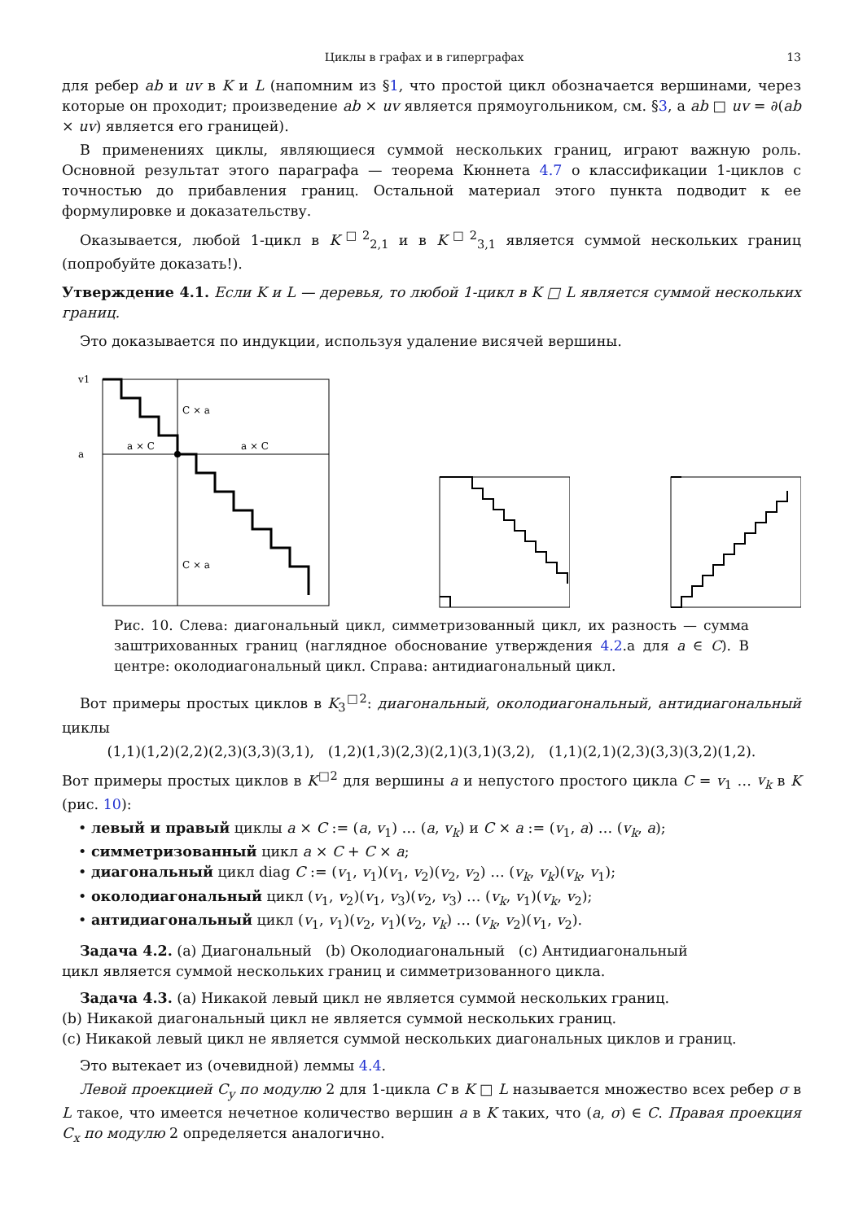Циклы в графах и в гиперграфах 13
для ребер ab и uv в K и L (напомним из §1, что простой цикл обозначается вершинами, через которые он проходит; произведение ab × uv является прямоугольником, см. §3, а ab □ uv = ∂(ab × uv) является его границей).
В применениях циклы, являющиеся суммой нескольких границ, играют важную роль. Основной результат этого параграфа — теорема Кюннета 4.7 о классификации 1-циклов с точностью до прибавления границ. Остальной материал этого пункта подводит к ее формулировке и доказательству.
Оказывается, любой 1-цикл в K<sup>□2</sup><sub>2,1</sub> и в K<sup>□2</sup><sub>3,1</sub> является суммой нескольких границ (попробуйте доказать!).
Утверждение 4.1. Если K и L — деревья, то любой 1-цикл в K □ L является суммой нескольких границ.
Это доказывается по индукции, используя удаление висячей вершины.
v1
a
C × a
C × a
a × C
a × C
Рис. 10. Слева: диагональный цикл, симметризованный цикл, их разность — сумма заштрихованных границ (наглядное обоснование утверждения 4.2.a для a ∈ C). В центре: околодиагональный цикл. Справа: антидиагональный цикл.
Вот примеры простых циклов в K<sub>3</sub><sup>□2</sup>: диагональный, околодиагональный, антидиагональный циклы
(1,1)(1,2)(2,2)(2,3)(3,3)(3,1), (1,2)(1,3)(2,3)(2,1)(3,1)(3,2), (1,1)(2,1)(2,3)(3,3)(3,2)(1,2).
Вот примеры простых циклов в K<sup>□2</sup> для вершины a и непустого простого цикла C = v<sub>1</sub> … v<sub>k</sub> в K (рис. 10):
• левый и правый циклы a × C := (a, v<sub>1</sub>) … (a, v<sub>k</sub>) и C × a := (v<sub>1</sub>, a) … (v<sub>k</sub>, a);
• симметризованный цикл a × C + C × a;
• диагональный цикл diag C := (v<sub>1</sub>, v<sub>1</sub>)(v<sub>1</sub>, v<sub>2</sub>)(v<sub>2</sub>, v<sub>2</sub>) … (v<sub>k</sub>, v<sub>k</sub>)(v<sub>k</sub>, v<sub>1</sub>);
• околодиагональный цикл (v<sub>1</sub>, v<sub>2</sub>)(v<sub>1</sub>, v<sub>3</sub>)(v<sub>2</sub>, v<sub>3</sub>) … (v<sub>k</sub>, v<sub>1</sub>)(v<sub>k</sub>, v<sub>2</sub>);
• антидиагональный цикл (v<sub>1</sub>, v<sub>1</sub>)(v<sub>2</sub>, v<sub>1</sub>)(v<sub>2</sub>, v<sub>k</sub>) … (v<sub>k</sub>, v<sub>2</sub>)(v<sub>1</sub>, v<sub>2</sub>).
Задача 4.2. (a) Диагональный (b) Околодиагональный (c) Антидиагональный
цикл является суммой нескольких границ и симметризованного цикла.
Задача 4.3. (a) Никакой левый цикл не является суммой нескольких границ.
(b) Никакой диагональный цикл не является суммой нескольких границ.
(c) Никакой левый цикл не является суммой нескольких диагональных циклов и границ.
Это вытекает из (очевидной) леммы 4.4.
Левой проекцией C<sub>y</sub> по модулю 2 для 1-цикла C в K □ L называется множество всех ребер σ в L такое, что имеется нечетное количество вершин a в K таких, что (a, σ) ∈ C. Правая проекция C<sub>x</sub> по модулю 2 определяется аналогично.